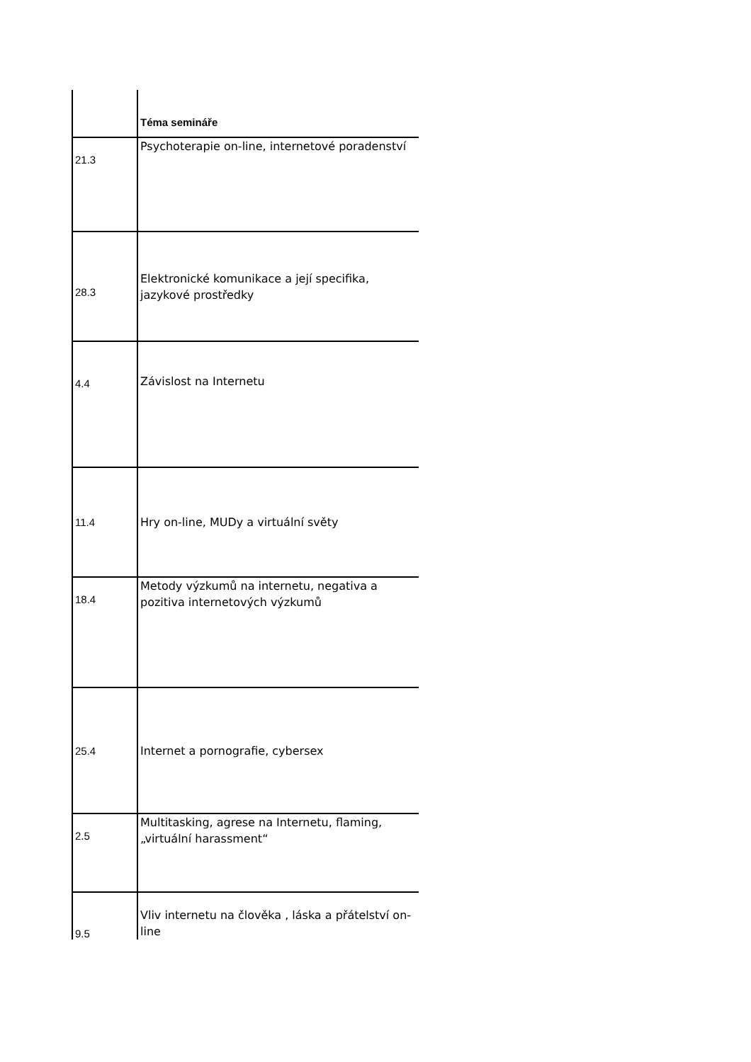| | Téma semináře |
| --- | --- |
| 21.3 | Psychoterapie on-line, internetové poradenství |
| 28.3 | Elektronické komunikace a její specifika, jazykové prostředky |
| 4.4 | Závislost na Internetu |
| 11.4 | Hry on-line, MUDy a virtuální světy |
| 18.4 | Metody výzkumů na internetu, negativa a pozitiva internetových výzkumů |
| 25.4 | Internet a pornografie, cybersex |
| 2.5 | Multitasking, agrese na Internetu, flaming, „virtuální harassment“ |
| 9.5 | Vliv internetu na člověka , láska a přátelství on-line |